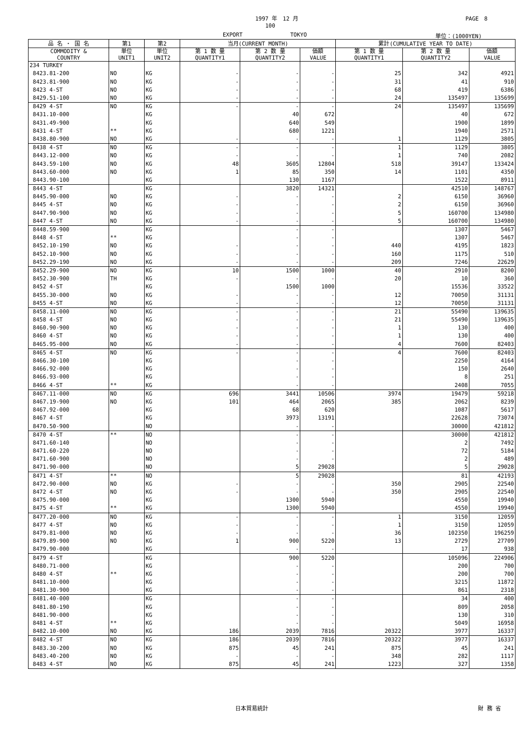1997 年　12 月 PAGE　8
100
EXPORT TOKYO 単位：(1000YEN)
| 品 名 ・ 国 名 | 第1 | 第2 | 当月(CURRENT MONTH) | | | 累計(CUMULATIVE YEAR TO DATE) | | |
| --- | --- | --- | --- | --- | --- | --- | --- | --- |
| COMMODITY & COUNTRY | 単位 UNIT1 | 単位 UNIT2 | 第 1 数 量 QUANTITY1 | 第 2 数 量 QUANTITY2 | 価額 VALUE | 第 1 数 量 QUANTITY1 | 第 2 数 量 QUANTITY2 | 価額 VALUE |
| 234 TURKEY | | | | | | | | |
| 8423.81-200 | NO | KG | - | - | - | 25 | 342 | 4921 |
| 8423.81-900 | NO | KG | - | - | - | 31 | 41 | 910 |
| 8423 4-ST | NO | KG | - | - | - | 68 | 419 | 6386 |
| 8429.51-100 | NO | KG | - | - | - | 24 | 135497 | 135699 |
| 8429 4-ST | NO | KG | - | - | - | 24 | 135497 | 135699 |
| 8431.10-000 | | KG | | 40 | 672 | | 40 | 672 |
| 8431.49-900 | | KG | | 640 | 549 | | 1900 | 1899 |
| 8431 4-ST | ** | KG | | 680 | 1221 | | 1940 | 2571 |
| 8438.80-900 | NO | KG | - | - | - | 1 | 1129 | 3805 |
| 8438 4-ST | NO | KG | - | - | - | 1 | 1129 | 3805 |
| 8443.12-000 | NO | KG | - | - | - | 1 | 740 | 2082 |
| 8443.59-100 | NO | KG | 48 | 3605 | 12804 | 518 | 39147 | 133424 |
| 8443.60-000 | NO | KG | 1 | 85 | 350 | 14 | 1101 | 4350 |
| 8443.90-100 | | KG | | 130 | 1167 | | 1522 | 8911 |
| 8443 4-ST | | KG | | 3820 | 14321 | | 42510 | 148767 |
| 8445.90-000 | NO | KG | - | - | - | 2 | 6150 | 36960 |
| 8445 4-ST | NO | KG | - | - | - | 2 | 6150 | 36960 |
| 8447.90-900 | NO | KG | - | - | - | 5 | 160700 | 134980 |
| 8447 4-ST | NO | KG | - | - | - | 5 | 160700 | 134980 |
| 8448.59-900 | | KG | | - | - | | 1307 | 5467 |
| 8448 4-ST | ** | KG | | - | - | | 1307 | 5467 |
| 8452.10-190 | NO | KG | - | - | - | 440 | 4195 | 1823 |
| 8452.10-900 | NO | KG | - | - | - | 160 | 1175 | 510 |
| 8452.29-190 | NO | KG | - | - | - | 209 | 7246 | 22629 |
| 8452.29-900 | NO | KG | 10 | 1500 | 1000 | 40 | 2910 | 8200 |
| 8452.30-900 | TH | KG | - | - | - | 20 | 10 | 360 |
| 8452 4-ST | | KG | | 1500 | 1000 | | 15536 | 33522 |
| 8455.30-000 | NO | KG | - | - | - | 12 | 70050 | 31131 |
| 8455 4-ST | NO | KG | - | - | - | 12 | 70050 | 31131 |
| 8458.11-000 | NO | KG | - | - | - | 21 | 55490 | 139635 |
| 8458 4-ST | NO | KG | - | - | - | 21 | 55490 | 139635 |
| 8460.90-900 | NO | KG | - | - | - | 1 | 130 | 400 |
| 8460 4-ST | NO | KG | - | - | - | 1 | 130 | 400 |
| 8465.95-000 | NO | KG | - | - | - | 4 | 7600 | 82403 |
| 8465 4-ST | NO | KG | - | - | - | 4 | 7600 | 82403 |
| 8466.30-100 | | KG | | - | - | | 2250 | 4164 |
| 8466.92-000 | | KG | | - | - | | 150 | 2640 |
| 8466.93-000 | | KG | | - | - | | 8 | 251 |
| 8466 4-ST | ** | KG | | - | - | | 2408 | 7055 |
| 8467.11-000 | NO | KG | 696 | 3441 | 10506 | 3974 | 19479 | 59218 |
| 8467.19-900 | NO | KG | 101 | 464 | 2065 | 385 | 2062 | 8239 |
| 8467.92-000 | | KG | | 68 | 620 | | 1087 | 5617 |
| 8467 4-ST | | KG | | 3973 | 13191 | | 22628 | 73074 |
| 8470.50-900 | | NO | | - | - | | 30000 | 421812 |
| 8470 4-ST | ** | NO | | - | - | | 30000 | 421812 |
| 8471.60-140 | | NO | | - | - | | 2 | 7492 |
| 8471.60-220 | | NO | | - | - | | 72 | 5184 |
| 8471.60-900 | | NO | | - | - | | 2 | 489 |
| 8471.90-000 | | NO | | 5 | 29028 | | 5 | 29028 |
| 8471 4-ST | ** | NO | | 5 | 29028 | | 81 | 42193 |
| 8472.90-000 | NO | KG | - | - | - | 350 | 2905 | 22540 |
| 8472 4-ST | NO | KG | - | - | - | 350 | 2905 | 22540 |
| 8475.90-000 | | KG | | 1300 | 5940 | | 4550 | 19940 |
| 8475 4-ST | ** | KG | | 1300 | 5940 | | 4550 | 19940 |
| 8477.20-000 | NO | KG | - | - | - | 1 | 3150 | 12059 |
| 8477 4-ST | NO | KG | - | - | - | 1 | 3150 | 12059 |
| 8479.81-000 | NO | KG | - | - | - | 36 | 102350 | 196259 |
| 8479.89-900 | NO | KG | 1 | 900 | 5220 | 13 | 2729 | 27709 |
| 8479.90-000 | | KG | | - | - | | 17 | 938 |
| 8479 4-ST | | KG | | 900 | 5220 | | 105096 | 224906 |
| 8480.71-000 | | KG | | - | - | | 200 | 700 |
| 8480 4-ST | ** | KG | | - | - | | 200 | 700 |
| 8481.10-000 | | KG | | - | - | | 3215 | 11872 |
| 8481.30-900 | | KG | | - | - | | 861 | 2318 |
| 8481.40-000 | | KG | | - | - | | 34 | 400 |
| 8481.80-190 | | KG | | - | - | | 809 | 2058 |
| 8481.90-000 | | KG | | - | - | | 130 | 310 |
| 8481 4-ST | ** | KG | | - | - | | 5049 | 16958 |
| 8482.10-000 | NO | KG | 186 | 2039 | 7816 | 20322 | 3977 | 16337 |
| 8482 4-ST | NO | KG | 186 | 2039 | 7816 | 20322 | 3977 | 16337 |
| 8483.30-200 | NO | KG | 875 | 45 | 241 | 875 | 45 | 241 |
| 8483.40-200 | NO | KG | - | - | - | 348 | 282 | 1117 |
| 8483 4-ST | NO | KG | 875 | 45 | 241 | 1223 | 327 | 1358 |
日本貿易統計 財 務 省